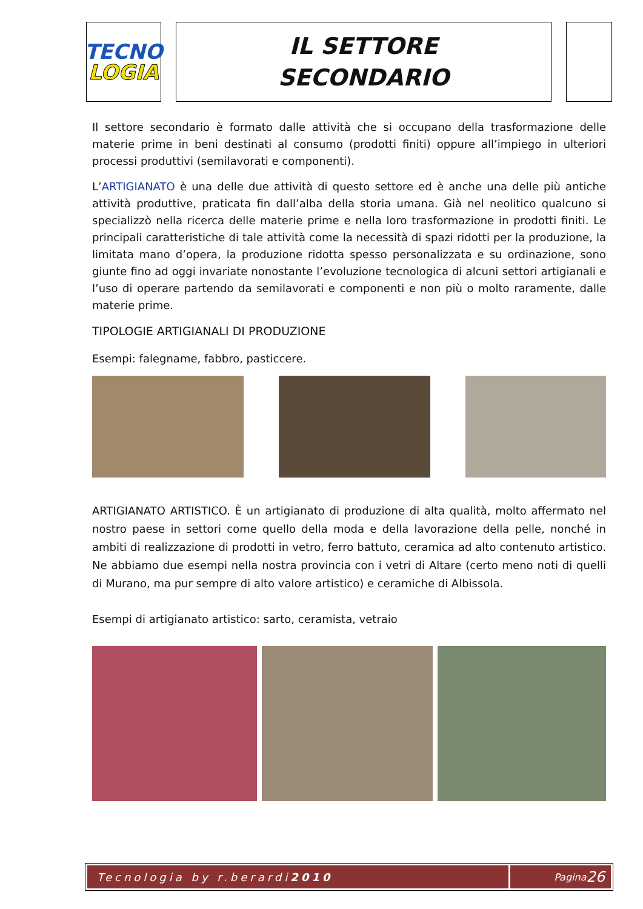TECNO
LOGIA
IL SETTORE
SECONDARIO
Il settore secondario è formato dalle attività che si occupano della trasformazione delle materie prime in beni destinati al consumo (prodotti finiti) oppure all’impiego in ulteriori processi produttivi (semilavorati e componenti).
L’ARTIGIANATO è una delle due attività di questo settore ed è anche una delle più antiche attività produttive, praticata fin dall’alba della storia umana. Già nel neolitico qualcuno si specializzò nella ricerca delle materie prime e nella loro trasformazione in prodotti finiti. Le principali caratteristiche di tale attività come la necessità di spazi ridotti per la produzione, la limitata mano d’opera, la produzione ridotta spesso personalizzata e su ordinazione, sono giunte fino ad oggi invariate nonostante l’evoluzione tecnologica di alcuni settori artigianali e l’uso di operare partendo da semilavorati e componenti e non più o molto raramente, dalle materie prime.
TIPOLOGIE ARTIGIANALI DI PRODUZIONE
Esempi: falegname, fabbro, pasticcere.
ARTIGIANATO ARTISTICO. È un artigianato di produzione di alta qualità, molto affermato nel nostro paese in settori come quello della moda e della lavorazione della pelle, nonché in ambiti di realizzazione di prodotti in vetro, ferro battuto, ceramica ad alto contenuto artistico. Ne abbiamo due esempi nella nostra provincia con i vetri di Altare (certo meno noti di quelli di Murano, ma pur sempre di alto valore artistico) e ceramiche di Albissola.
Esempi di artigianato artistico: sarto, ceramista, vetraio
Tecnologia by r.berardi 2010 Pagina 26